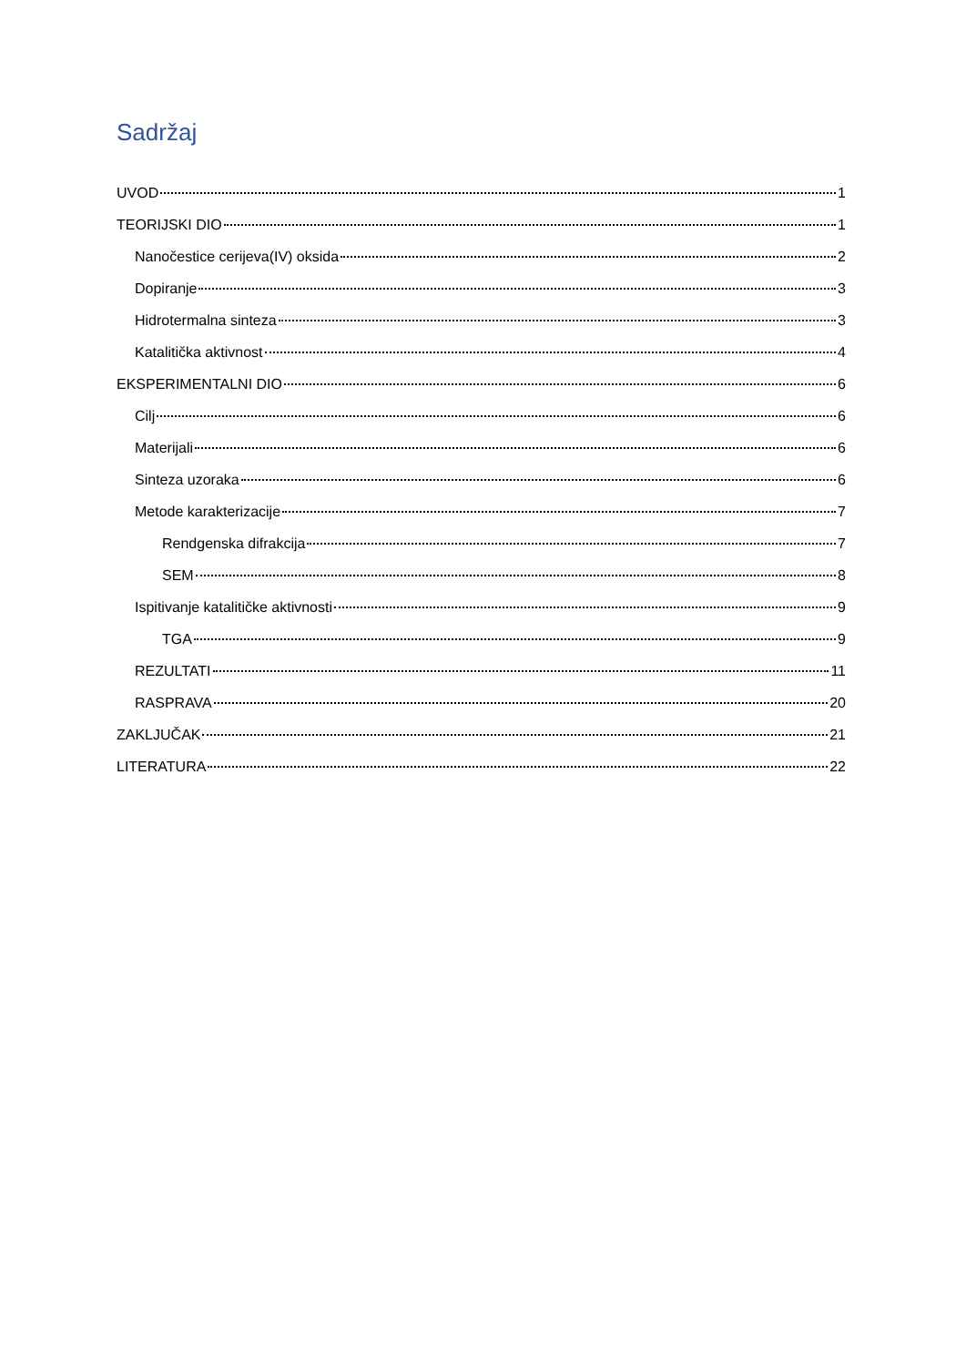Sadržaj
UVOD 1
TEORIJSKI DIO 1
Nanočestice cerijeva(IV) oksida 2
Dopiranje 3
Hidrotermalna sinteza 3
Katalitička aktivnost 4
EKSPERIMENTALNI DIO 6
Cilj 6
Materijali 6
Sinteza uzoraka 6
Metode karakterizacije 7
Rendgenska difrakcija 7
SEM 8
Ispitivanje katalitičke aktivnosti 9
TGA 9
REZULTATI 11
RASPRAVA 20
ZAKLJUČAK 21
LITERATURA 22